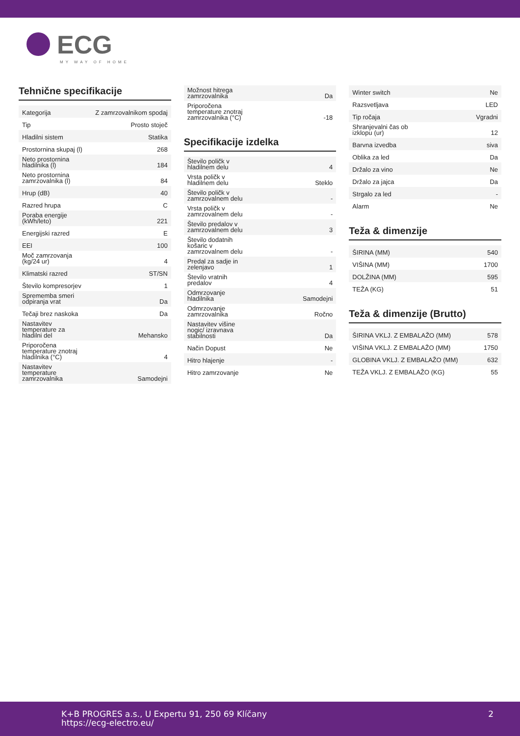ECG
MY WAY OF HOME
Tehnične specifikacije
| Kategorija | Z zamrzovalnikom spodaj |
| Tip | Prosto stoječ |
| Hladilni sistem | Statika |
| Prostornina skupaj (l) | 268 |
| Neto prostornina hladilnika (l) | 184 |
| Neto prostornina zamrzovalnika (l) | 84 |
| Hrup (dB) | 40 |
| Razred hrupa | C |
| Poraba energije (kWh/leto) | 221 |
| Energijski razred | E |
| EEI | 100 |
| Moč zamrzovanja (kg/24 ur) | 4 |
| Klimatski razred | ST/SN |
| Število kompresorjev | 1 |
| Sprememba smeri odpiranja vrat | Da |
| Tečaji brez naskoka | Da |
| Nastavitev temperature za hladilni del | Mehansko |
| Priporočena temperature znotraj hladilnika (°C) | 4 |
| Nastavitev temperature zamrzovalnika | Samodejni |
| Možnost hitrega zamrzovalnika | Da |
| Priporočena temperature znotraj zamrzovalnika (°C) | -18 |
Specifikacije izdelka
| Število poličk v hladilnem delu | 4 |
| Vrsta poličk v hladilnem delu | Steklo |
| Število poličk v zamrzovalnem delu | - |
| Vrsta poličk v zamrzovalnem delu | - |
| Število predalov v zamrzovalnem delu | 3 |
| Število dodatnih košaric v zamrzovalnem delu | - |
| Predal za sadje in zelenjavo | 1 |
| Število vratnih predalov | 4 |
| Odmrzovanje hladilnika | Samodejni |
| Odmrzovanje zamrzovalnika | Ročno |
| Nastavitev višine nogic/ izravnava stabilnosti | Da |
| Način Dopust | Ne |
| Hitro hlajenje | - |
| Hitro zamrzovanje | Ne |
| Winter switch | Ne |
| Razsvetljava | LED |
| Tip ročaja | Vgradni |
| Shranjevalni čas ob izklopu (ur) | 12 |
| Barvna izvedba | siva |
| Oblika za led | Da |
| Držalo za vino | Ne |
| Držalo za jajca | Da |
| Strgalo za led | - |
| Alarm | Ne |
Teža & dimenzije
| ŠIRINA (MM) | 540 |
| VIŠINA (MM) | 1700 |
| DOLŽINA (MM) | 595 |
| TEŽA (KG) | 51 |
Teža & dimenzije (Brutto)
| ŠIRINA VKLJ. Z EMBALAŽO (MM) | 578 |
| VIŠINA VKLJ. Z EMBALAŽO (MM) | 1750 |
| GLOBINA VKLJ. Z EMBALAŽO (MM) | 632 |
| TEŽA VKLJ. Z EMBALAŽO (KG) | 55 |
K+B PROGRES a.s., U Expertu 91, 250 69 Klíčany
https://ecg-electro.eu/
2